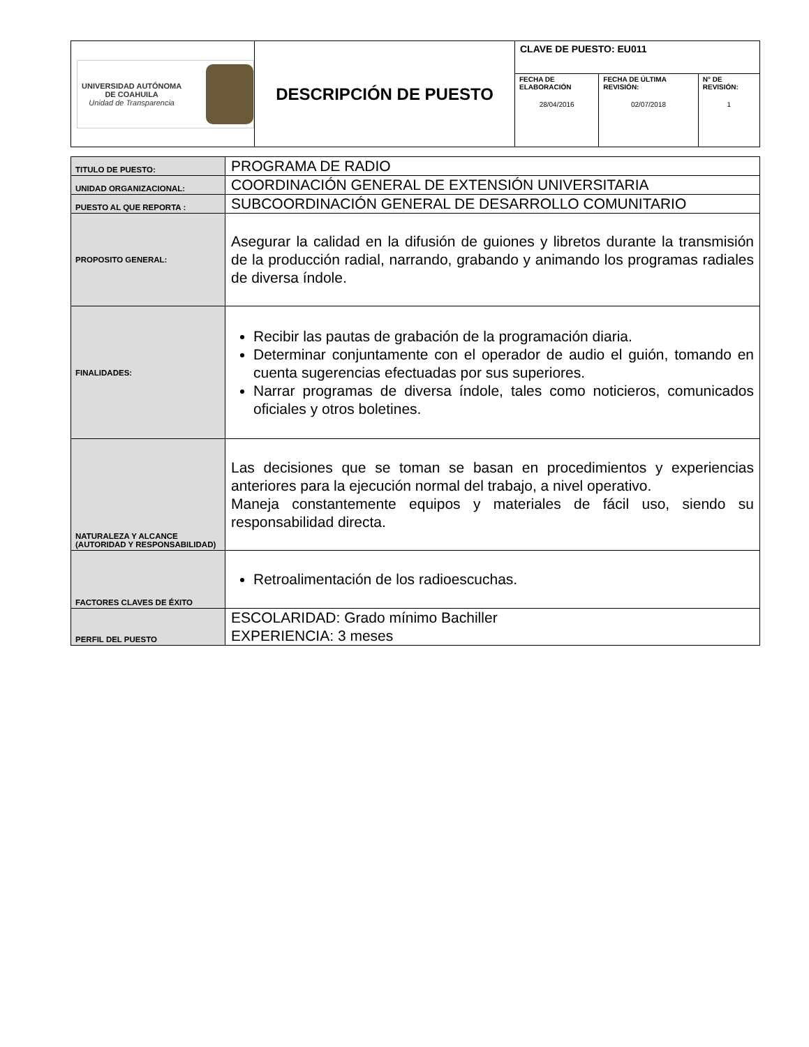| UNIVERSIDAD AUTÓNOMA DE COAHUILA Unidad de Transparencia | DESCRIPCIÓN DE PUESTO | CLAVE DE PUESTO: EU011 | | |
| | | FECHA DE ELABORACIÓN 28/04/2016 | FECHA DE ÚLTIMA REVISIÓN: 02/07/2018 | N° DE REVISIÓN: 1 |
| TITULO DE PUESTO: | PROGRAMA DE RADIO |
| UNIDAD ORGANIZACIONAL: | COORDINACIÓN GENERAL DE EXTENSIÓN UNIVERSITARIA |
| PUESTO AL QUE REPORTA : | SUBCOORDINACIÓN GENERAL DE DESARROLLO COMUNITARIO |
| PROPOSITO GENERAL: | Asegurar la calidad en la difusión de guiones y libretos durante la transmisión de la producción radial, narrando, grabando y animando los programas radiales de diversa índole. |
| FINALIDADES: | Recibir las pautas de grabación de la programación diaria. Determinar conjuntamente con el operador de audio el guión, tomando en cuenta sugerencias efectuadas por sus superiores. Narrar programas de diversa índole, tales como noticieros, comunicados oficiales y otros boletines. |
| NATURALEZA Y ALCANCE (AUTORIDAD Y RESPONSABILIDAD) | Las decisiones que se toman se basan en procedimientos y experiencias anteriores para la ejecución normal del trabajo, a nivel operativo. Maneja constantemente equipos y materiales de fácil uso, siendo su responsabilidad directa. |
| FACTORES CLAVES DE ÉXITO | Retroalimentación de los radioescuchas. |
| PERFIL DEL PUESTO | ESCOLARIDAD: Grado mínimo Bachiller EXPERIENCIA: 3 meses |